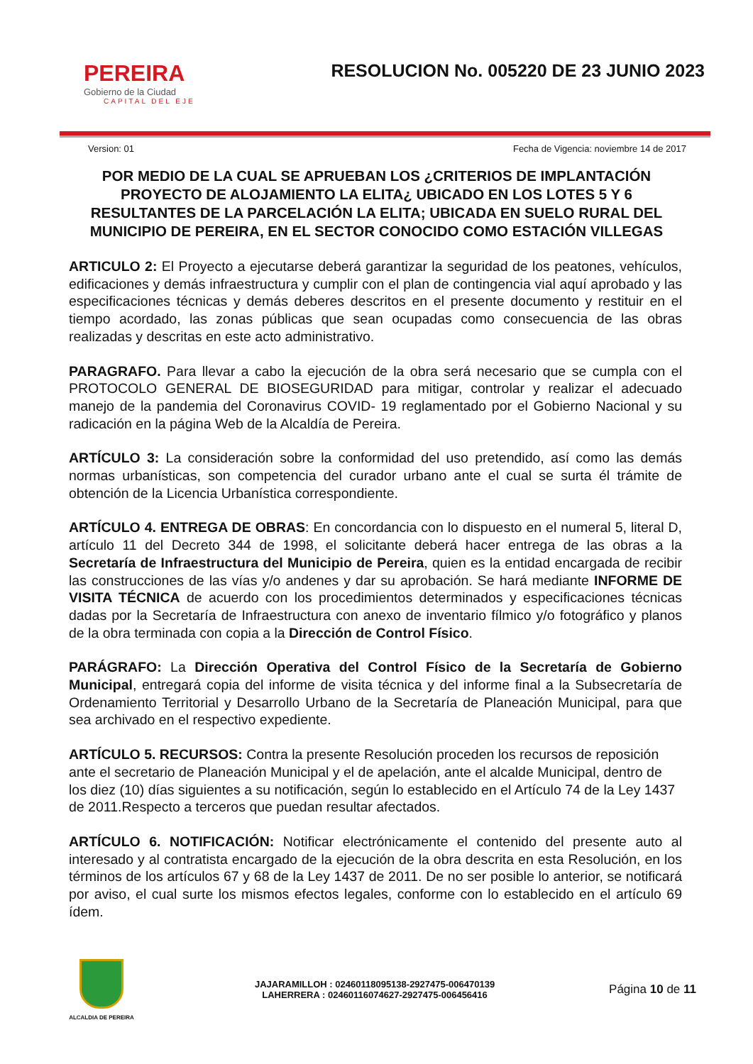PEREIRA
Gobierno de la Ciudad
CAPITAL DEL EJE
RESOLUCION No. 005220 DE 23 JUNIO 2023
Version: 01 Fecha de Vigencia: noviembre 14 de 2017
POR MEDIO DE LA CUAL SE APRUEBAN LOS ¿CRITERIOS DE IMPLANTACIÓN PROYECTO DE ALOJAMIENTO LA ELITA¿ UBICADO EN LOS LOTES 5 Y 6 RESULTANTES DE LA PARCELACIÓN LA ELITA; UBICADA EN SUELO RURAL DEL MUNICIPIO DE PEREIRA, EN EL SECTOR CONOCIDO COMO ESTACIÓN VILLEGAS
ARTICULO 2: El Proyecto a ejecutarse deberá garantizar la seguridad de los peatones, vehículos, edificaciones y demás infraestructura y cumplir con el plan de contingencia vial aquí aprobado y las especificaciones técnicas y demás deberes descritos en el presente documento y restituir en el tiempo acordado, las zonas públicas que sean ocupadas como consecuencia de las obras realizadas y descritas en este acto administrativo.
PARAGRAFO. Para llevar a cabo la ejecución de la obra será necesario que se cumpla con el PROTOCOLO GENERAL DE BIOSEGURIDAD para mitigar, controlar y realizar el adecuado manejo de la pandemia del Coronavirus COVID- 19 reglamentado por el Gobierno Nacional y su radicación en la página Web de la Alcaldía de Pereira.
ARTÍCULO 3: La consideración sobre la conformidad del uso pretendido, así como las demás normas urbanísticas, son competencia del curador urbano ante el cual se surta él trámite de obtención de la Licencia Urbanística correspondiente.
ARTÍCULO 4. ENTREGA DE OBRAS: En concordancia con lo dispuesto en el numeral 5, literal D, artículo 11 del Decreto 344 de 1998, el solicitante deberá hacer entrega de las obras a la Secretaría de Infraestructura del Municipio de Pereira, quien es la entidad encargada de recibir las construcciones de las vías y/o andenes y dar su aprobación. Se hará mediante INFORME DE VISITA TÉCNICA de acuerdo con los procedimientos determinados y especificaciones técnicas dadas por la Secretaría de Infraestructura con anexo de inventario fílmico y/o fotográfico y planos de la obra terminada con copia a la Dirección de Control Físico.
PARÁGRAFO: La Dirección Operativa del Control Físico de la Secretaría de Gobierno Municipal, entregará copia del informe de visita técnica y del informe final a la Subsecretaría de Ordenamiento Territorial y Desarrollo Urbano de la Secretaría de Planeación Municipal, para que sea archivado en el respectivo expediente.
ARTÍCULO 5. RECURSOS: Contra la presente Resolución proceden los recursos de reposición ante el secretario de Planeación Municipal y el de apelación, ante el alcalde Municipal, dentro de los diez (10) días siguientes a su notificación, según lo establecido en el Artículo 74 de la Ley 1437 de 2011.Respecto a terceros que puedan resultar afectados.
ARTÍCULO 6. NOTIFICACIÓN: Notificar electrónicamente el contenido del presente auto al interesado y al contratista encargado de la ejecución de la obra descrita en esta Resolución, en los términos de los artículos 67 y 68 de la Ley 1437 de 2011. De no ser posible lo anterior, se notificará por aviso, el cual surte los mismos efectos legales, conforme con lo establecido en el artículo 69 ídem.
ALCALDIA DE PEREIRA
JAJARAMILLOH : 02460118095138-2927475-006470139
LAHERRERA : 02460116074627-2927475-006456416
Página 10 de 11